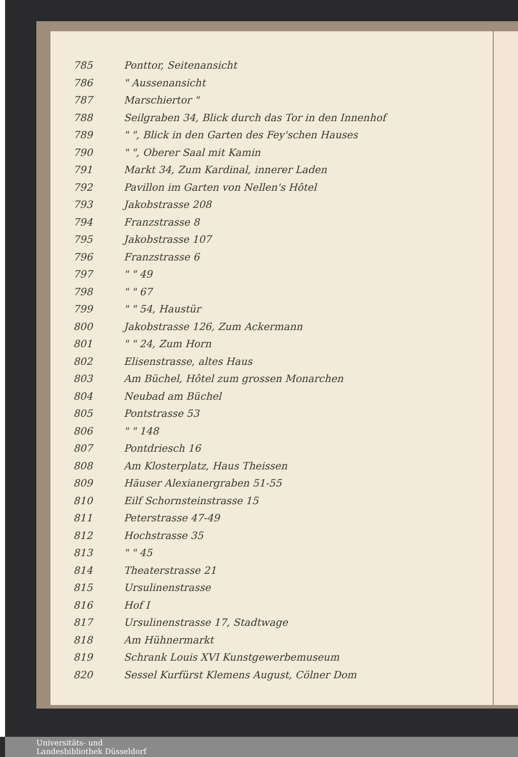| 785 | Ponttor, Seitenansicht |
| 786 | " Aussenansicht |
| 787 | Marschiertor " |
| 788 | Seilgraben 34, Blick durch das Tor in den Innenhof |
| 789 | " ", Blick in den Garten des Fey'schen Hauses |
| 790 | " ", Oberer Saal mit Kamin |
| 791 | Markt 34, Zum Kardinal, innerer Laden |
| 792 | Pavillon im Garten von Nellen's Hôtel |
| 793 | Jakobstrasse 208 |
| 794 | Franzstrasse 8 |
| 795 | Jakobstrasse 107 |
| 796 | Franzstrasse 6 |
| 797 | " " 49 |
| 798 | " " 67 |
| 799 | " " 54, Haustür |
| 800 | Jakobstrasse 126, Zum Ackermann |
| 801 | " " 24, Zum Horn |
| 802 | Elisenstrasse, altes Haus |
| 803 | Am Büchel, Hôtel zum grossen Monarchen |
| 804 | Neubad am Büchel |
| 805 | Pontstrasse 53 |
| 806 | " " 148 |
| 807 | Pontdriesch 16 |
| 808 | Am Klosterplatz, Haus Theissen |
| 809 | Häuser Alexianergraben 51-55 |
| 810 | Eilf Schornsteinstrasse 15 |
| 811 | Peterstrasse 47-49 |
| 812 | Hochstrasse 35 |
| 813 | " " 45 |
| 814 | Theaterstrasse 21 |
| 815 | Ursulinenstrasse |
| 816 | Hof I |
| 817 | Ursulinenstrasse 17, Stadtwage |
| 818 | Am Hühnermarkt |
| 819 | Schrank Louis XVI Kunstgewerbemuseum |
| 820 | Sessel Kurfürst Klemens August, Cölner Dom |
Universitäts- und
Landesbibliothek Düsseldorf